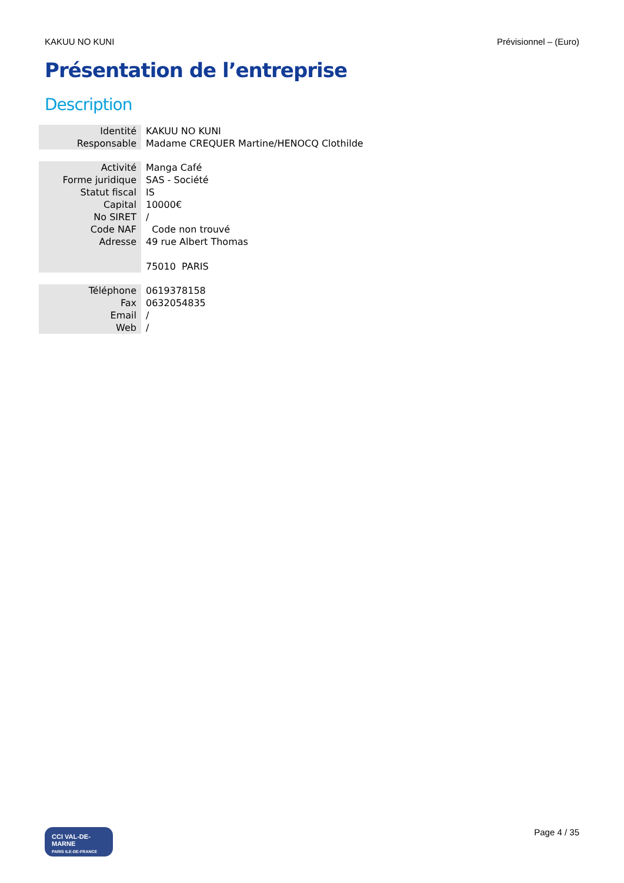KAKUU NO KUNI Prévisionnel – (Euro)
Présentation de l’entreprise
Description
| Identité | KAKUU NO KUNI |
| Responsable | Madame CREQUER Martine/HENOCQ Clothilde |
| Activité | Manga Café |
| Forme juridique | SAS - Société |
| Statut fiscal | IS |
| Capital | 10000€ |
| No SIRET | / |
| Code NAF | Code non trouvé |
| Adresse | 49 rue Albert Thomas |
| | 75010 PARIS |
| Téléphone | 0619378158 |
| Fax | 0632054835 |
| Email | / |
| Web | / |
CCI VAL-DE-MARNE
PARIS ILE-DE-FRANCE
Page 4 / 35